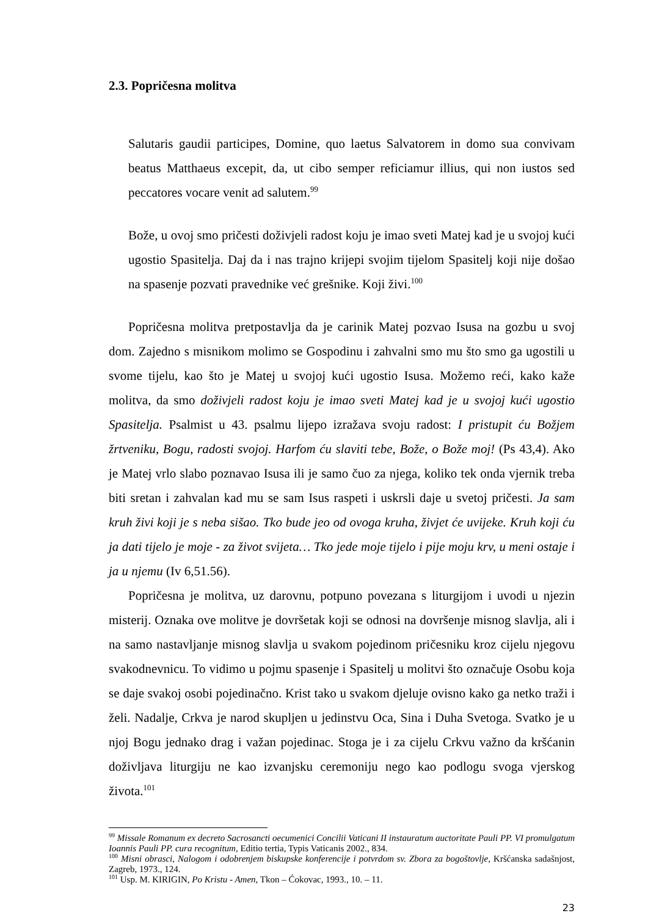2.3. Popričesna molitva
Salutaris gaudii participes, Domine, quo laetus Salvatorem in domo sua convivam beatus Matthaeus excepit, da, ut cibo semper reficiamur illius, qui non iustos sed peccatores vocare venit ad salutem.<sup>99</sup>
Bože, u ovoj smo pričesti doživjeli radost koju je imao sveti Matej kad je u svojoj kući ugostio Spasitelja. Daj da i nas trajno krijepi svojim tijelom Spasitelj koji nije došao na spasenje pozvati pravednike već grešnike. Koji živi.<sup>100</sup>
Popričesna molitva pretpostavlja da je carinik Matej pozvao Isusa na gozbu u svoj dom. Zajedno s misnikom molimo se Gospodinu i zahvalni smo mu što smo ga ugostili u svome tijelu, kao što je Matej u svojoj kući ugostio Isusa. Možemo reći, kako kaže molitva, da smo doživjeli radost koju je imao sveti Matej kad je u svojoj kući ugostio Spasitelja. Psalmist u 43. psalmu lijepo izražava svoju radost: I pristupit ću Božjem žrtveniku, Bogu, radosti svojoj. Harfom ću slaviti tebe, Bože, o Bože moj! (Ps 43,4). Ako je Matej vrlo slabo poznavao Isusa ili je samo čuo za njega, koliko tek onda vjernik treba biti sretan i zahvalan kad mu se sam Isus raspeti i uskrsli daje u svetoj pričesti. Ja sam kruh živi koji je s neba sišao. Tko bude jeo od ovoga kruha, živjet će uvijeke. Kruh koji ću ja dati tijelo je moje - za život svijeta… Tko jede moje tijelo i pije moju krv, u meni ostaje i ja u njemu (Iv 6,51.56).
Popričesna je molitva, uz darovnu, potpuno povezana s liturgijom i uvodi u njezin misterij. Oznaka ove molitve je dovršetak koji se odnosi na dovršenje misnog slavlja, ali i na samo nastavljanje misnog slavlja u svakom pojedinom pričesniku kroz cijelu njegovu svakodnevnicu. To vidimo u pojmu spasenje i Spasitelj u molitvi što označuje Osobu koja se daje svakoj osobi pojedinačno. Krist tako u svakom djeluje ovisno kako ga netko traži i želi. Nadalje, Crkva je narod skupljen u jedinstvu Oca, Sina i Duha Svetoga. Svatko je u njoj Bogu jednako drag i važan pojedinac. Stoga je i za cijelu Crkvu važno da kršćanin doživljava liturgiju ne kao izvanjsku ceremoniju nego kao podlogu svoga vjerskog života.<sup>101</sup>
<sup>99</sup> Missale Romanum ex decreto Sacrosancti oecumenici Concilii Vaticani II instauratum auctoritate Pauli PP. VI promulgatum Ioannis Pauli PP. cura recognitum, Editio tertia, Typis Vaticanis 2002., 834.
<sup>100</sup> Misni obrasci, Nalogom i odobrenjem biskupske konferencije i potvrdom sv. Zbora za bogoštovlje, Kršćanska sadašnjost, Zagreb, 1973., 124.
<sup>101</sup> Usp. M. KIRIGIN, Po Kristu - Amen, Tkon – Ćokovac, 1993., 10. – 11.
23